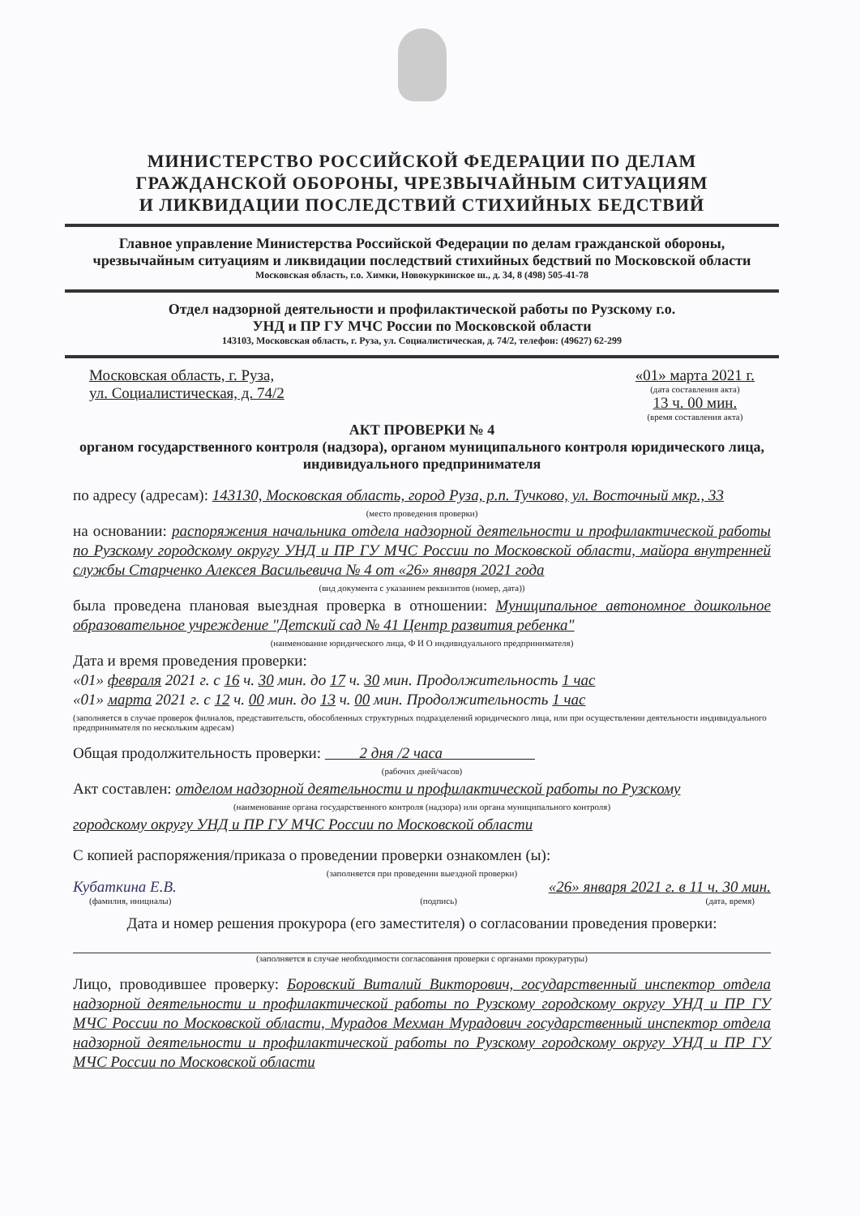МИНИСТЕРСТВО РОССИЙСКОЙ ФЕДЕРАЦИИ ПО ДЕЛАМ
ГРАЖДАНСКОЙ ОБОРОНЫ, ЧРЕЗВЫЧАЙНЫМ СИТУАЦИЯМ
И ЛИКВИДАЦИИ ПОСЛЕДСТВИЙ СТИХИЙНЫХ БЕДСТВИЙ
Главное управление Министерства Российской Федерации по делам гражданской обороны, чрезвычайным ситуациям и ликвидации последствий стихийных бедствий по Московской области
Московская область, г.о. Химки, Новокуркинское ш., д. 34, 8 (498) 505-41-78
Отдел надзорной деятельности и профилактической работы по Рузскому г.о.
УНД и ПР ГУ МЧС России по Московской области
143103, Московская область, г. Руза, ул. Социалистическая, д. 74/2, телефон: (49627) 62-299
Московская область, г. Руза,
ул. Социалистическая, д. 74/2
«01» марта 2021 г.
(дата составления акта)
13 ч. 00 мин.
(время составления акта)
АКТ ПРОВЕРКИ № 4
органом государственного контроля (надзора), органом муниципального контроля юридического лица, индивидуального предпринимателя
по адресу (адресам): 143130, Московская область, город Руза, р.п. Тучково, ул. Восточный мкр., 33
(место проведения проверки)
на основании: распоряжения начальника отдела надзорной деятельности и профилактической работы по Рузскому городскому округу УНД и ПР ГУ МЧС России по Московской области, майора внутренней службы Старченко Алексея Васильевича № 4 от «26» января 2021 года
(вид документа с указанием реквизитов (номер, дата))
была проведена плановая выездная проверка в отношении: Муниципальное автономное дошкольное образовательное учреждение "Детский сад № 41 Центр развития ребенка"
(наименование юридического лица, Ф И О индивидуального предпринимателя)
Дата и время проведения проверки:
«01» февраля 2021 г. с 16 ч. 30 мин. до 17 ч. 30 мин. Продолжительность 1 час
«01» марта 2021 г. с 12 ч. 00 мин. до 13 ч. 00 мин. Продолжительность 1 час
(заполняется в случае проверок филиалов, представительств, обособленных структурных подразделений юридического лица, или при осуществлении деятельности индивидуального предпринимателя по нескольким адресам)
Общая продолжительность проверки: 2 дня /2 часа
(рабочих дней/часов)
Акт составлен: отделом надзорной деятельности и профилактической работы по Рузскому
(наименование органа государственного контроля (надзора) или органа муниципального контроля)
городскому округу УНД и ПР ГУ МЧС России по Московской области
С копией распоряжения/приказа о проведении проверки ознакомлен (ы):
(заполняется при проведении выездной проверки)
Кубаткина Е.В. «26» января 2021 г. в 11 ч. 30 мин.
(фамилия, инициалы) (подпись) (дата, время)
Дата и номер решения прокурора (его заместителя) о согласовании проведения проверки:
(заполняется в случае необходимости согласования проверки с органами прокуратуры)
Лицо, проводившее проверку: Боровский Виталий Викторович, государственный инспектор отдела надзорной деятельности и профилактической работы по Рузскому городскому округу УНД и ПР ГУ МЧС России по Московской области, Мурадов Мехман Мурадович государственный инспектор отдела надзорной деятельности и профилактической работы по Рузскому городскому округу УНД и ПР ГУ МЧС России по Московской области